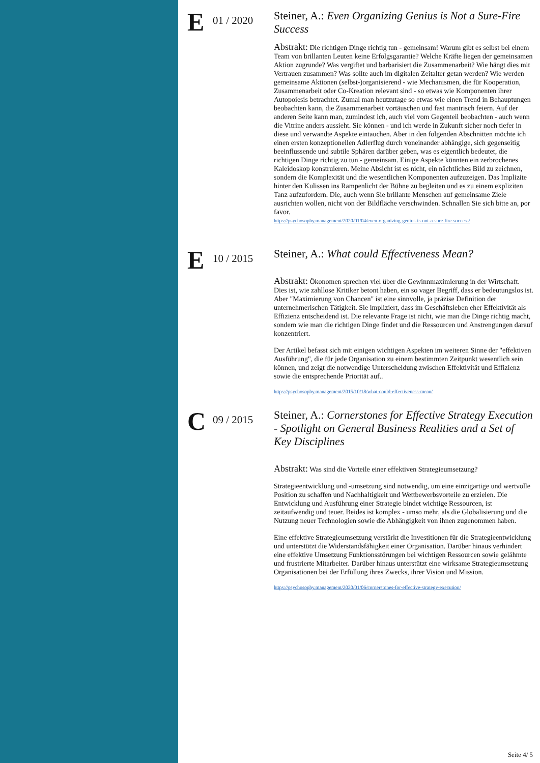E
01 / 2020
Steiner, A.: Even Organizing Genius is Not a Sure-Fire Success
Abstrakt: Die richtigen Dinge richtig tun - gemeinsam! Warum gibt es selbst bei einem Team von brillanten Leuten keine Erfolgsgarantie? Welche Kräfte liegen der gemeinsamen Aktion zugrunde? Was vergiftet und barbarisiert die Zusammenarbeit? Wie hängt dies mit Vertrauen zusammen? Was sollte auch im digitalen Zeitalter getan werden? Wie werden gemeinsame Aktionen (selbst-)organisierend - wie Mechanismen, die für Kooperation, Zusammenarbeit oder Co-Kreation relevant sind - so etwas wie Komponenten ihrer Autopoiesis betrachtet. Zumal man heutzutage so etwas wie einen Trend in Behauptungen beobachten kann, die Zusammenarbeit vortäuschen und fast mantrisch feiern. Auf der anderen Seite kann man, zumindest ich, auch viel vom Gegenteil beobachten - auch wenn die Vitrine anders aussieht. Sie können - und ich werde in Zukunft sicher noch tiefer in diese und verwandte Aspekte eintauchen. Aber in den folgenden Abschnitten möchte ich einen ersten konzeptionellen Adlerflug durch voneinander abhängige, sich gegenseitig beeinflussende und subtile Sphären darüber geben, was es eigentlich bedeutet, die richtigen Dinge richtig zu tun - gemeinsam. Einige Aspekte könnten ein zerbrochenes Kaleidoskop konstruieren. Meine Absicht ist es nicht, ein nächtliches Bild zu zeichnen, sondern die Komplexität und die wesentlichen Komponenten aufzuzeigen. Das Implizite hinter den Kulissen ins Rampenlicht der Bühne zu begleiten und es zu einem expliziten Tanz aufzufordern. Die, auch wenn Sie brillante Menschen auf gemeinsame Ziele ausrichten wollen, nicht von der Bildfläche verschwinden. Schnallen Sie sich bitte an, por favor.
https://psychosophy.management/2020/01/04/even-organizing-genius-is-not-a-sure-fire-success/
E
10 / 2015
Steiner, A.: What could Effectiveness Mean?
Abstrakt: Ökonomen sprechen viel über die Gewinnmaximierung in der Wirtschaft. Dies ist, wie zahllose Kritiker betont haben, ein so vager Begriff, dass er bedeutungslos ist. Aber "Maximierung von Chancen" ist eine sinnvolle, ja präzise Definition der unternehmerischen Tätigkeit. Sie impliziert, dass im Geschäftsleben eher Effektivität als Effizienz entscheidend ist. Die relevante Frage ist nicht, wie man die Dinge richtig macht, sondern wie man die richtigen Dinge findet und die Ressourcen und Anstrengungen darauf konzentriert.
Der Artikel befasst sich mit einigen wichtigen Aspekten im weiteren Sinne der "effektiven Ausführung", die für jede Organisation zu einem bestimmten Zeitpunkt wesentlich sein können, und zeigt die notwendige Unterscheidung zwischen Effektivität und Effizienz sowie die entsprechende Priorität auf..
https://psychosophy.management/2015/10/18/what-could-effectiveness-mean/
C
09 / 2015
Steiner, A.: Cornerstones for Effective Strategy Execution - Spotlight on General Business Realities and a Set of Key Disciplines
Abstrakt: Was sind die Vorteile einer effektiven Strategieumsetzung?
Strategieentwicklung und -umsetzung sind notwendig, um eine einzigartige und wertvolle Position zu schaffen und Nachhaltigkeit und Wettbewerbsvorteile zu erzielen. Die Entwicklung und Ausführung einer Strategie bindet wichtige Ressourcen, ist zeitaufwendig und teuer. Beides ist komplex - umso mehr, als die Globalisierung und die Nutzung neuer Technologien sowie die Abhängigkeit von ihnen zugenommen haben.
Eine effektive Strategieumsetzung verstärkt die Investitionen für die Strategieentwicklung und unterstützt die Widerstandsfähigkeit einer Organisation. Darüber hinaus verhindert eine effektive Umsetzung Funktionsstörungen bei wichtigen Ressourcen sowie gelähmte und frustrierte Mitarbeiter. Darüber hinaus unterstützt eine wirksame Strategieumsetzung Organisationen bei der Erfüllung ihres Zwecks, ihrer Vision und Mission.
https://psychosophy.management/2020/01/06/cornerstones-for-effective-strategy-execution/
Seite 4/ 5